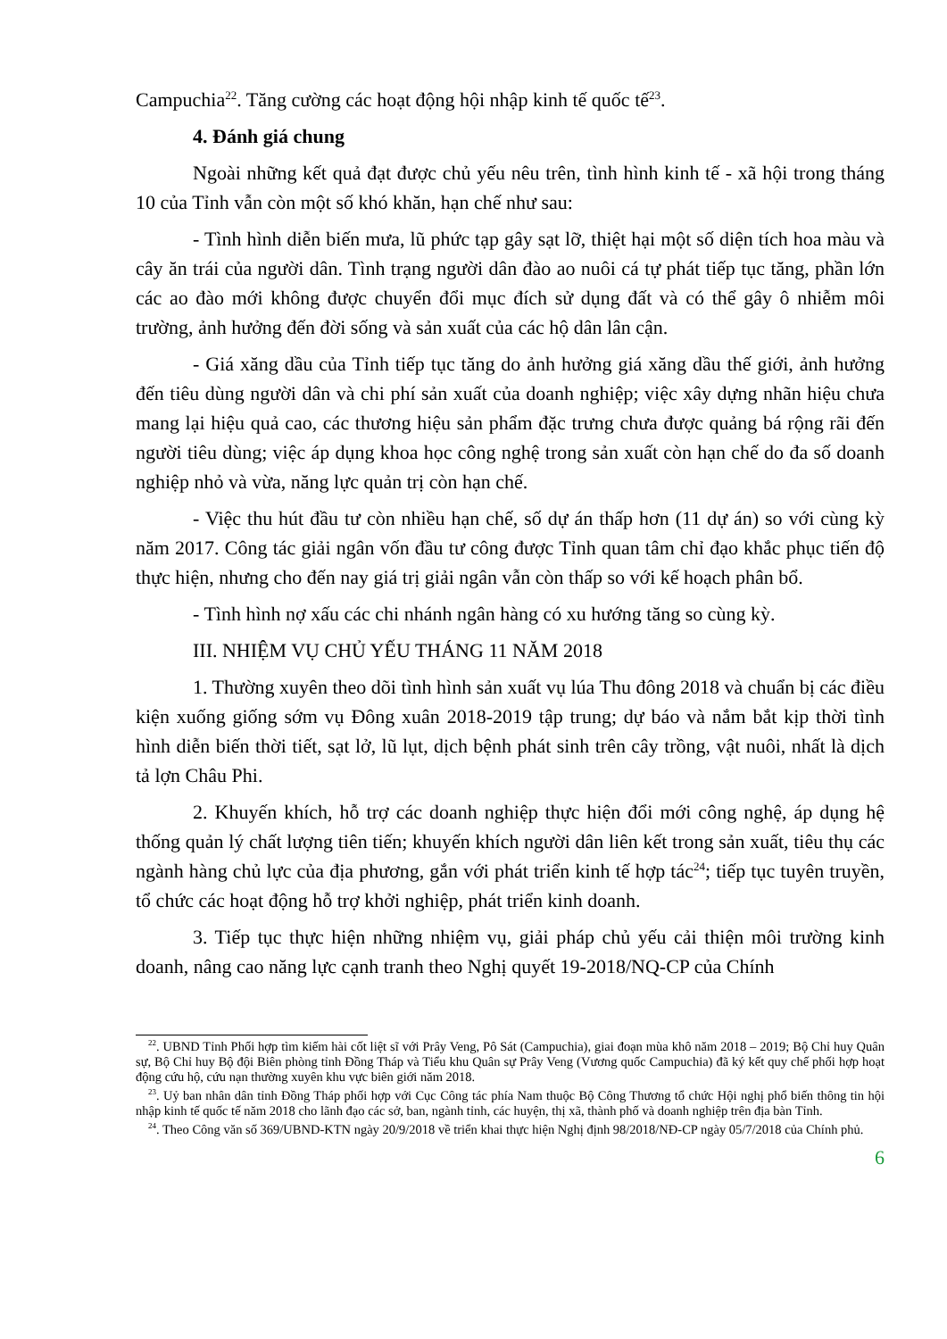Campuchia<sup>22</sup>. Tăng cường các hoạt động hội nhập kinh tế quốc tế<sup>23</sup>.
4. Đánh giá chung
Ngoài những kết quả đạt được chủ yếu nêu trên, tình hình kinh tế - xã hội trong tháng 10 của Tỉnh vẫn còn một số khó khăn, hạn chế như sau:
- Tình hình diễn biến mưa, lũ phức tạp gây sạt lỡ, thiệt hại một số diện tích hoa màu và cây ăn trái của người dân. Tình trạng người dân đào ao nuôi cá tự phát tiếp tục tăng, phần lớn các ao đào mới không được chuyển đổi mục đích sử dụng đất và có thể gây ô nhiễm môi trường, ảnh hưởng đến đời sống và sản xuất của các hộ dân lân cận.
- Giá xăng dầu của Tỉnh tiếp tục tăng do ảnh hưởng giá xăng dầu thế giới, ảnh hưởng đến tiêu dùng người dân và chi phí sản xuất của doanh nghiệp; việc xây dựng nhãn hiệu chưa mang lại hiệu quả cao, các thương hiệu sản phẩm đặc trưng chưa được quảng bá rộng rãi đến người tiêu dùng; việc áp dụng khoa học công nghệ trong sản xuất còn hạn chế do đa số doanh nghiệp nhỏ và vừa, năng lực quản trị còn hạn chế.
- Việc thu hút đầu tư còn nhiều hạn chế, số dự án thấp hơn (11 dự án) so với cùng kỳ năm 2017. Công tác giải ngân vốn đầu tư công được Tỉnh quan tâm chỉ đạo khắc phục tiến độ thực hiện, nhưng cho đến nay giá trị giải ngân vẫn còn thấp so với kế hoạch phân bổ.
- Tình hình nợ xấu các chi nhánh ngân hàng có xu hướng tăng so cùng kỳ.
III. NHIỆM VỤ CHỦ YẾU THÁNG 11 NĂM 2018
1. Thường xuyên theo dõi tình hình sản xuất vụ lúa Thu đông 2018 và chuẩn bị các điều kiện xuống giống sớm vụ Đông xuân 2018-2019 tập trung; dự báo và nắm bắt kịp thời tình hình diễn biến thời tiết, sạt lở, lũ lụt, dịch bệnh phát sinh trên cây trồng, vật nuôi, nhất là dịch tả lợn Châu Phi.
2. Khuyến khích, hỗ trợ các doanh nghiệp thực hiện đổi mới công nghệ, áp dụng hệ thống quản lý chất lượng tiên tiến; khuyến khích người dân liên kết trong sản xuất, tiêu thụ các ngành hàng chủ lực của địa phương, gắn với phát triển kinh tế hợp tác<sup>24</sup>; tiếp tục tuyên truyền, tổ chức các hoạt động hỗ trợ khởi nghiệp, phát triển kinh doanh.
3. Tiếp tục thực hiện những nhiệm vụ, giải pháp chủ yếu cải thiện môi trường kinh doanh, nâng cao năng lực cạnh tranh theo Nghị quyết 19-2018/NQ-CP của Chính
<sup>22</sup>. UBND Tỉnh Phối hợp tìm kiếm hài cốt liệt sĩ với Prây Veng, Pô Sát (Campuchia), giai đoạn mùa khô năm 2018 – 2019; Bộ Chỉ huy Quân sự, Bộ Chỉ huy Bộ đội Biên phòng tỉnh Đồng Tháp và Tiểu khu Quân sự Prây Veng (Vương quốc Campuchia) đã ký kết quy chế phối hợp hoạt động cứu hộ, cứu nạn thường xuyên khu vực biên giới năm 2018.
<sup>23</sup>. Uỷ ban nhân dân tỉnh Đồng Tháp phối hợp với Cục Công tác phía Nam thuộc Bộ Công Thương tổ chức Hội nghị phổ biến thông tin hội nhập kinh tế quốc tế năm 2018 cho lãnh đạo các sở, ban, ngành tỉnh, các huyện, thị xã, thành phố và doanh nghiệp trên địa bàn Tỉnh.
<sup>24</sup>. Theo Công văn số 369/UBND-KTN ngày 20/9/2018 về triển khai thực hiện Nghị định 98/2018/NĐ-CP ngày 05/7/2018 của Chính phủ.
6